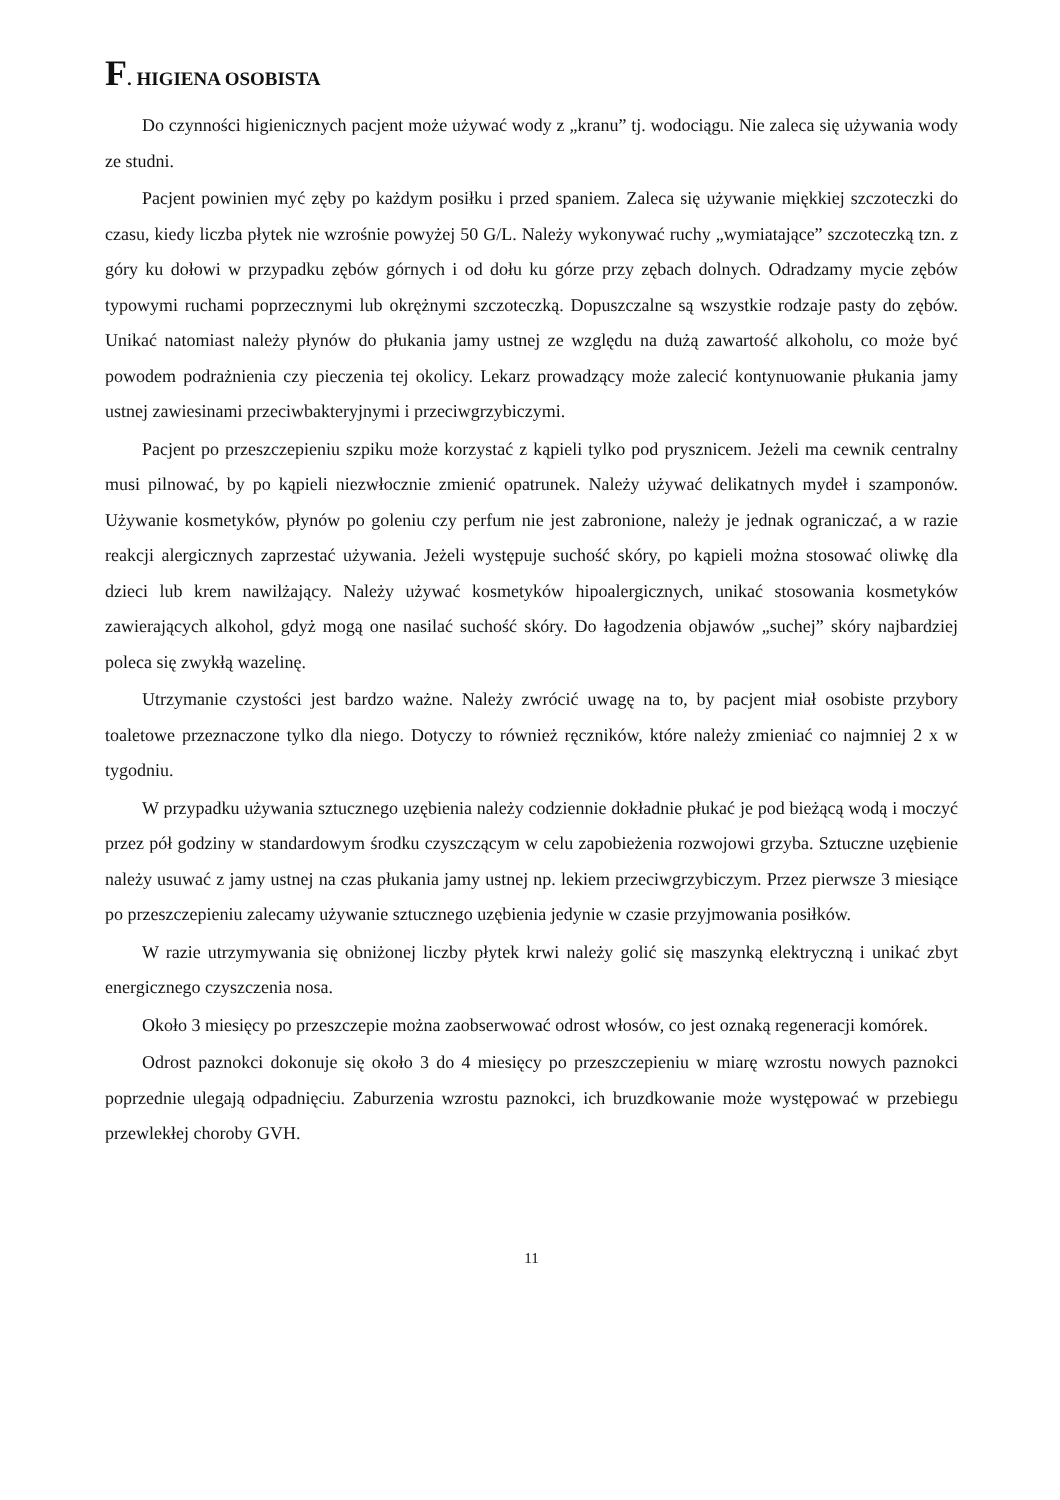F. HIGIENA OSOBISTA
Do czynności higienicznych pacjent może używać wody z „kranu” tj. wodociągu. Nie zaleca się używania wody ze studni.
Pacjent powinien myć zęby po każdym posiłku i przed spaniem. Zaleca się używanie miękkiej szczoteczki do czasu, kiedy liczba płytek nie wzrośnie powyżej 50 G/L. Należy wykonywać ruchy „wymiatające” szczoteczką tzn. z góry ku dołowi w przypadku zębów górnych i od dołu ku górze przy zębach dolnych. Odradzamy mycie zębów typowymi ruchami poprzecznymi lub okrężnymi szczoteczką. Dopuszczalne są wszystkie rodzaje pasty do zębów. Unikać natomiast należy płynów do płukania jamy ustnej ze względu na dużą zawartość alkoholu, co może być powodem podrażnienia czy pieczenia tej okolicy. Lekarz prowadzący może zalecić kontynuowanie płukania jamy ustnej zawiesinami przeciwbakteryjnymi i przeciwgrzybiczymi.
Pacjent po przeszczepieniu szpiku może korzystać z kąpieli tylko pod prysznicem. Jeżeli ma cewnik centralny musi pilnować, by po kąpieli niezwłocznie zmienić opatrunek. Należy używać delikatnych mydeł i szamponów. Używanie kosmetyków, płynów po goleniu czy perfum nie jest zabronione, należy je jednak ograniczać, a w razie reakcji alergicznych zaprzestać używania. Jeżeli występuje suchość skóry, po kąpieli można stosować oliwkę dla dzieci lub krem nawilżający. Należy używać kosmetyków hipoalergicznych, unikać stosowania kosmetyków zawierających alkohol, gdyż mogą one nasilać suchość skóry. Do łagodzenia objawów „suchej” skóry najbardziej poleca się zwykłą wazelinę.
Utrzymanie czystości jest bardzo ważne. Należy zwrócić uwagę na to, by pacjent miał osobiste przybory toaletowe przeznaczone tylko dla niego. Dotyczy to również ręczników, które należy zmieniać co najmniej 2 x w tygodniu.
W przypadku używania sztucznego uzębienia należy codziennie dokładnie płukać je pod bieżącą wodą i moczyć przez pół godziny w standardowym środku czyszczącym w celu zapobieżenia rozwojowi grzyba. Sztuczne uzębienie należy usuwać z jamy ustnej na czas płukania jamy ustnej np. lekiem przeciwgrzybiczym. Przez pierwsze 3 miesiące po przeszczepieniu zalecamy używanie sztucznego uzębienia jedynie w czasie przyjmowania posiłków.
W razie utrzymywania się obniżonej liczby płytek krwi należy golić się maszynką elektryczną i unikać zbyt energicznego czyszczenia nosa.
Około 3 miesięcy po przeszczepie można zaobserwować odrost włosów, co jest oznaką regeneracji komórek.
Odrost paznokci dokonuje się około 3 do 4 miesięcy po przeszczepieniu w miarę wzrostu nowych paznokci poprzednie ulegają odpadnięciu. Zaburzenia wzrostu paznokci, ich bruzdkowanie może występować w przebiegu przewlekłej choroby GVH.
11